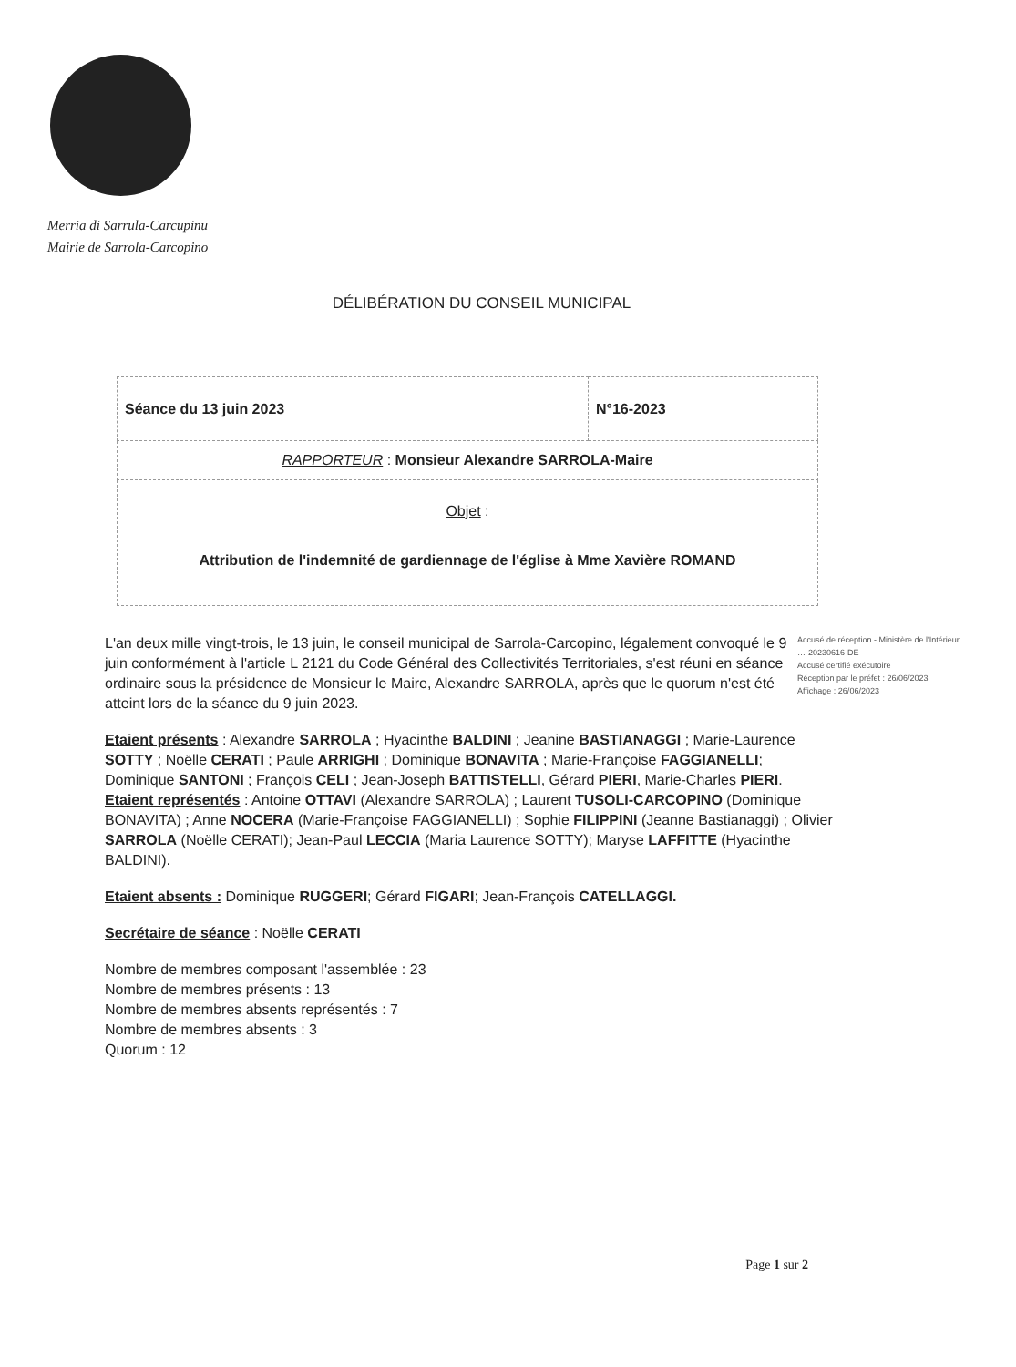Merria di Sarrula-Carcupinu
Mairie de Sarrola-Carcopino
DÉLIBÉRATION DU CONSEIL MUNICIPAL
| Séance du 13 juin 2023 | N°16-2023 |
| RAPPORTEUR : Monsieur Alexandre SARROLA-Maire | |
| Objet : Attribution de l'indemnité de gardiennage de l'église à Mme Xavière ROMAND | |
Accusé de réception - Ministère de l'Intérieur
…-20230616-DE
Accusé certifié exécutoire
Réception par le préfet : 26/06/2023
Affichage : 26/06/2023
L'an deux mille vingt-trois, le 13 juin, le conseil municipal de Sarrola-Carcopino, légalement convoqué le 9 juin conformément à l'article L 2121 du Code Général des Collectivités Territoriales, s'est réuni en séance ordinaire sous la présidence de Monsieur le Maire, Alexandre SARROLA, après que le quorum n'est été atteint lors de la séance du 9 juin 2023.
Etaient présents : Alexandre SARROLA ; Hyacinthe BALDINI ; Jeanine BASTIANAGGI ; Marie-Laurence SOTTY ; Noëlle CERATI ; Paule ARRIGHI ; Dominique BONAVITA ; Marie-Françoise FAGGIANELLI; Dominique SANTONI ; François CELI ; Jean-Joseph BATTISTELLI, Gérard PIERI, Marie-Charles PIERI.
Etaient représentés : Antoine OTTAVI (Alexandre SARROLA) ; Laurent TUSOLI-CARCOPINO (Dominique BONAVITA) ; Anne NOCERA (Marie-Françoise FAGGIANELLI) ; Sophie FILIPPINI (Jeanne Bastianaggi) ; Olivier SARROLA (Noëlle CERATI); Jean-Paul LECCIA (Maria Laurence SOTTY); Maryse LAFFITTE (Hyacinthe BALDINI).
Etaient absents : Dominique RUGGERI; Gérard FIGARI; Jean-François CATELLAGGI.
Secrétaire de séance : Noëlle CERATI
Nombre de membres composant l'assemblée : 23
Nombre de membres présents : 13
Nombre de membres absents représentés : 7
Nombre de membres absents : 3
Quorum : 12
Page 1 sur 2